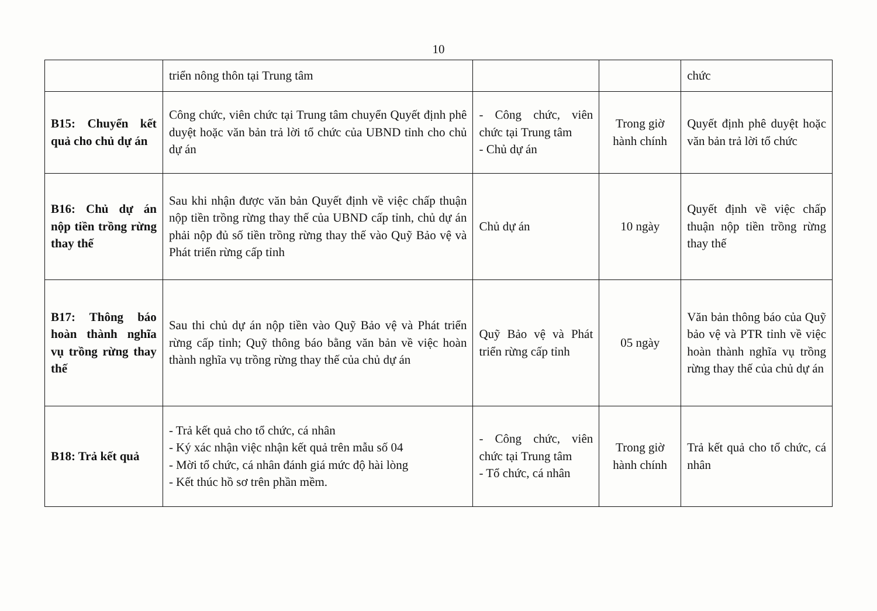10
| | triển nông thôn tại Trung tâm | | | chức |
| B15: Chuyển kết quả cho chủ dự án | Công chức, viên chức tại Trung tâm chuyển Quyết định phê duyệt hoặc văn bản trả lời tổ chức của UBND tỉnh cho chủ dự án | - Công chức, viên chức tại Trung tâm - Chủ dự án | Trong giờ hành chính | Quyết định phê duyệt hoặc văn bản trả lời tổ chức |
| B16: Chủ dự án nộp tiền trồng rừng thay thế | Sau khi nhận được văn bản Quyết định về việc chấp thuận nộp tiền trồng rừng thay thế của UBND cấp tỉnh, chủ dự án phải nộp đủ số tiền trồng rừng thay thế vào Quỹ Bảo vệ và Phát triển rừng cấp tỉnh | Chủ dự án | 10 ngày | Quyết định về việc chấp thuận nộp tiền trồng rừng thay thế |
| B17: Thông báo hoàn thành nghĩa vụ trồng rừng thay thế | Sau thi chủ dự án nộp tiền vào Quỹ Bảo vệ và Phát triển rừng cấp tỉnh; Quỹ thông báo bằng văn bản về việc hoàn thành nghĩa vụ trồng rừng thay thế của chủ dự án | Quỹ Bảo vệ và Phát triển rừng cấp tỉnh | 05 ngày | Văn bản thông báo của Quỹ bảo vệ và PTR tỉnh về việc hoàn thành nghĩa vụ trồng rừng thay thế của chủ dự án |
| B18: Trả kết quả | - Trả kết quả cho tổ chức, cá nhân - Ký xác nhận việc nhận kết quả trên mẫu số 04 - Mời tổ chức, cá nhân đánh giá mức độ hài lòng - Kết thúc hồ sơ trên phần mềm. | - Công chức, viên chức tại Trung tâm - Tổ chức, cá nhân | Trong giờ hành chính | Trả kết quả cho tổ chức, cá nhân |